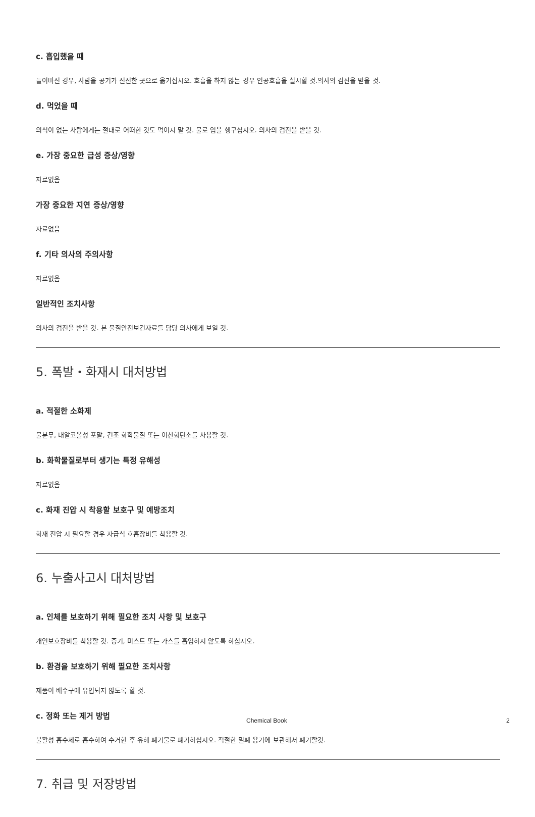c. 흡입했을 때
들이마신 경우, 사람을 공기가 신선한 곳으로 옮기십시오. 호흡을 하지 않는 경우 인공호흡을 실시할 것.의사의 검진을 받을 것.
d. 먹었을 때
의식이 없는 사람에게는 절대로 어떠한 것도 먹이지 말 것. 물로 입을 헹구십시오. 의사의 검진을 받을 것.
e. 가장 중요한 급성 증상/영향
자료없음
가장 중요한 지연 증상/영향
자료없음
f. 기타 의사의 주의사항
자료없음
일반적인 조치사항
의사의 검진을 받을 것. 본 물질안전보건자료를 담당 의사에게 보일 것.
5. 폭발・화재시 대처방법
a. 적절한 소화제
물분무, 내알코올성 포말, 건조 화학물질 또는 이산화탄소를 사용할 것.
b. 화학물질로부터 생기는 특정 유해성
자료없음
c. 화재 진압 시 착용할 보호구 및 예방조치
화재 진압 시 필요할 경우 자급식 호흡장비를 착용할 것.
6. 누출사고시 대처방법
a. 인체를 보호하기 위해 필요한 조치 사항 및 보호구
개인보호장비를 착용할 것. 증기, 미스트 또는 가스를 흡입하지 않도록 하십시오.
b. 환경을 보호하기 위해 필요한 조치사항
제품이 배수구에 유입되지 않도록 할 것.
c. 정화 또는 제거 방법
불활성 흡수제로 흡수하여 수거한 후 유해 폐기물로 폐기하십시오. 적절한 밀폐 용기에 보관해서 폐기할것.
7. 취급 및 저장방법
Chemical Book 2